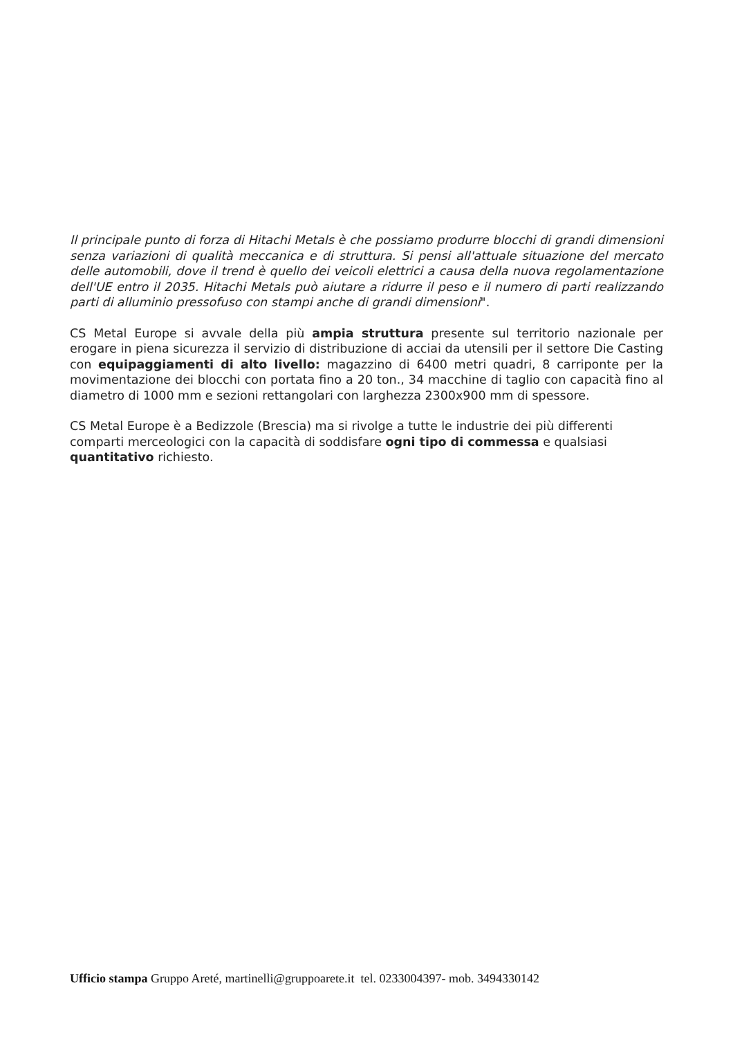Il principale punto di forza di Hitachi Metals è che possiamo produrre blocchi di grandi dimensioni senza variazioni di qualità meccanica e di struttura. Si pensi all'attuale situazione del mercato delle automobili, dove il trend è quello dei veicoli elettrici a causa della nuova regolamentazione dell'UE entro il 2035. Hitachi Metals può aiutare a ridurre il peso e il numero di parti realizzando parti di alluminio pressofuso con stampi anche di grandi dimensioni".
CS Metal Europe si avvale della più ampia struttura presente sul territorio nazionale per erogare in piena sicurezza il servizio di distribuzione di acciai da utensili per il settore Die Casting con equipaggiamenti di alto livello: magazzino di 6400 metri quadri, 8 carriponte per la movimentazione dei blocchi con portata fino a 20 ton., 34 macchine di taglio con capacità fino al diametro di 1000 mm e sezioni rettangolari con larghezza 2300x900 mm di spessore.
CS Metal Europe è a Bedizzole (Brescia) ma si rivolge a tutte le industrie dei più differenti comparti merceologici con la capacità di soddisfare ogni tipo di commessa e qualsiasi quantitativo richiesto.
Ufficio stampa Gruppo Areté, martinelli@gruppoarete.it tel. 0233004397- mob. 3494330142